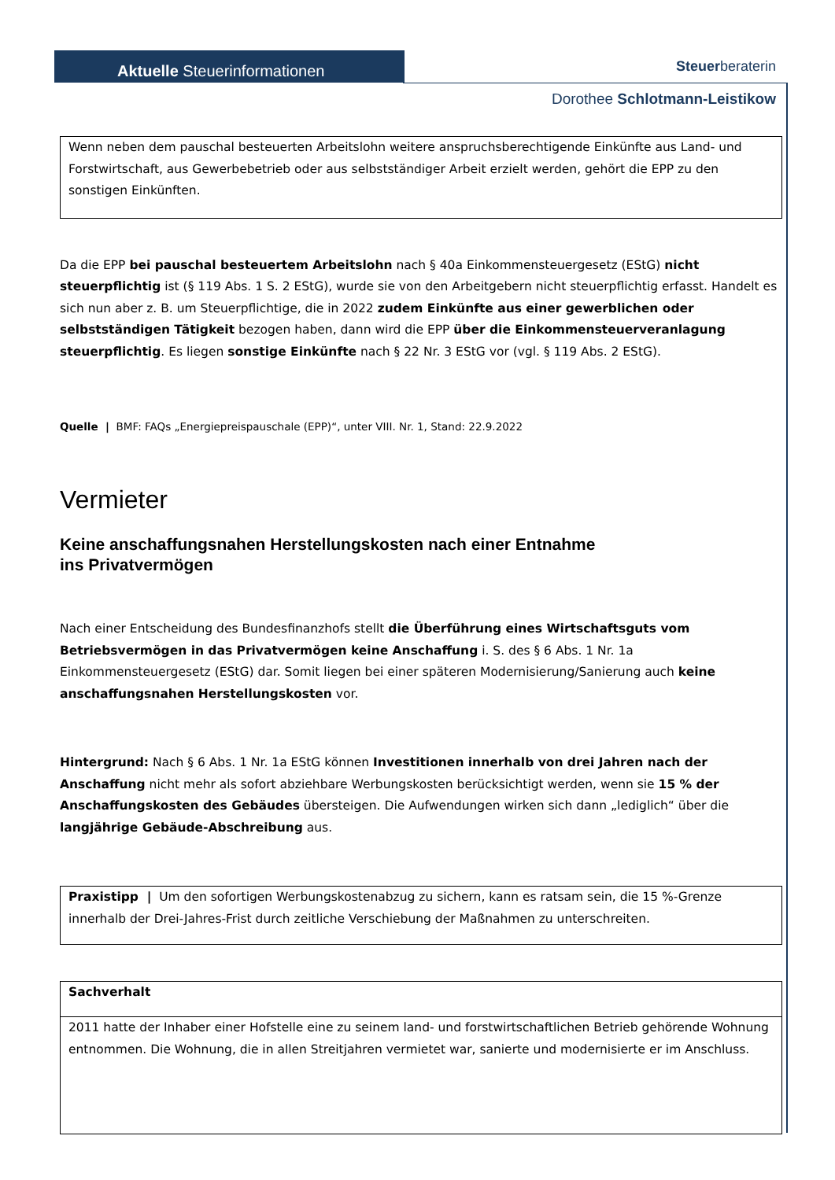Aktuelle Steuerinformationen
Steuerberateri​n
Dorothee Schlotmann-Leistikow
Wenn neben dem pauschal besteuerten Arbeitslohn weitere anspruchsberechtigende Einkünfte aus Land- und Forstwirtschaft, aus Gewerbebetrieb oder aus selbstständiger Arbeit erzielt werden, gehört die EPP zu den sonstigen Einkünften.
Da die EPP bei pauschal besteuertem Arbeitslohn nach § 40a Einkommensteuergesetz (EStG) nicht steuerpflichtig ist (§ 119 Abs. 1 S. 2 EStG), wurde sie von den Arbeitgebern nicht steuerpflichtig erfasst. Handelt es sich nun aber z. B. um Steuerpflichtige, die in 2022 zudem Einkünfte aus einer gewerblichen oder selbstständigen Tätigkeit bezogen haben, dann wird die EPP über die Einkommensteuerveranlagung steuerpflichtig. Es liegen sonstige Einkünfte nach § 22 Nr. 3 EStG vor (vgl. § 119 Abs. 2 EStG).
Quelle | BMF: FAQs „Energiepreispauschale (EPP)“, unter VIII. Nr. 1, Stand: 22.9.2022
Vermieter
Keine anschaffungsnahen Herstellungskosten nach einer Entnahme
ins Privatvermögen
Nach einer Entscheidung des Bundesfinanzhofs stellt die Überführung eines Wirtschaftsguts vom Betriebsvermögen in das Privatvermögen keine Anschaffung i. S. des § 6 Abs. 1 Nr. 1a Einkommensteuergesetz (EStG) dar. Somit liegen bei einer späteren Modernisierung/Sanierung auch keine anschaffungsnahen Herstellungskosten vor.
Hintergrund: Nach § 6 Abs. 1 Nr. 1a EStG können Investitionen innerhalb von drei Jahren nach der Anschaffung nicht mehr als sofort abziehbare Werbungskosten berücksichtigt werden, wenn sie 15 % der Anschaffungskosten des Gebäudes übersteigen. Die Aufwendungen wirken sich dann „lediglich“ über die langjährige Gebäude-Abschreibung aus.
Praxistipp | Um den sofortigen Werbungskostenabzug zu sichern, kann es ratsam sein, die 15 %-Grenze innerhalb der Drei-Jahres-Frist durch zeitliche Verschiebung der Maßnahmen zu unterschreiten.
| Sachverhalt |
| 2011 hatte der Inhaber einer Hofstelle eine zu seinem land- und forstwirtschaftlichen Betrieb gehörende Wohnung entnommen. Die Wohnung, die in allen Streitjahren vermietet war, sanierte und modernisierte er im Anschluss. |